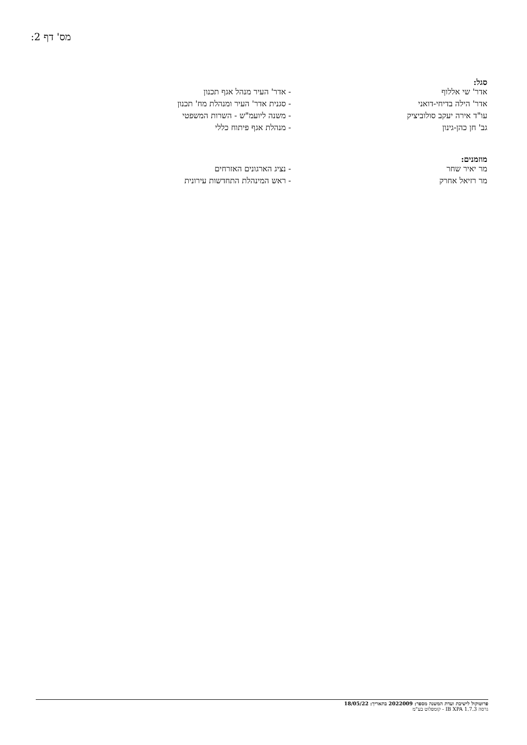מס' דף 2:
סגל:
| אדר' שי אללוף | - אדר' העיר מנהל אגף תכנון |
| אדר' הילה בדיחי-דואני | - סגנית אדר' העיר ומנהלת מח' תכנון |
| עו"ד אירה יעקב סולוביציק | - משנה ליועמ"ש - השרות המשפטי |
| גב' חן כהן-גינון | - מנהלת אגף פיתוח כללי |
מוזמנים:
| מר יאיר שחר | - נציג הארגונים האזרחים |
| מר רזיאל אחרק | - ראש המינהלת התחדשות עירונית |
פרוטוקול לישיבת ועדת המשנה מספר: 2022009 בתאריך: 18/05/22
גרסה IB XPA 1.7.3 - קומפלוט בע"מ